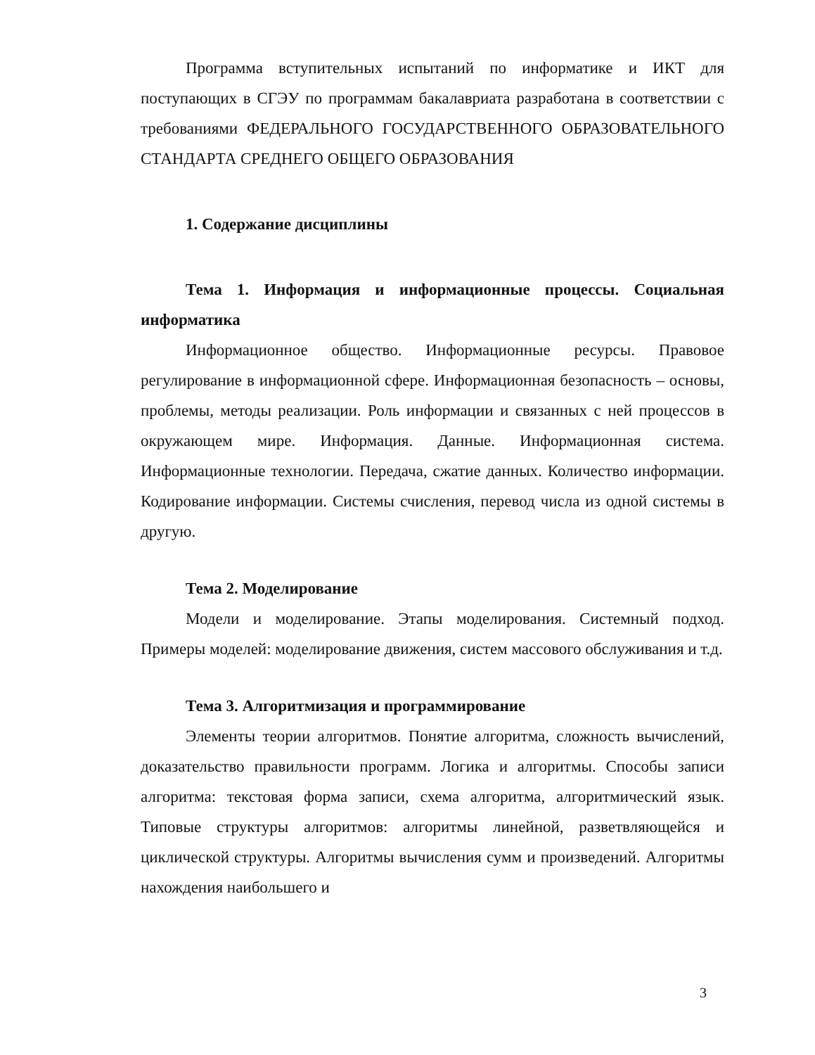Программа вступительных испытаний по информатике и ИКТ для поступающих в СГЭУ по программам бакалавриата разработана в соответствии с требованиями ФЕДЕРАЛЬНОГО ГОСУДАРСТВЕННОГО ОБРАЗОВАТЕЛЬНОГО СТАНДАРТА СРЕДНЕГО ОБЩЕГО ОБРАЗОВАНИЯ
1. Содержание дисциплины
Тема 1. Информация и информационные процессы. Социальная информатика
Информационное общество. Информационные ресурсы. Правовое регулирование в информационной сфере. Информационная безопасность – основы, проблемы, методы реализации. Роль информации и связанных с ней процессов в окружающем мире. Информация. Данные. Информационная система. Информационные технологии. Передача, сжатие данных. Количество информации. Кодирование информации. Системы счисления, перевод числа из одной системы в другую.
Тема 2. Моделирование
Модели и моделирование. Этапы моделирования. Системный подход. Примеры моделей: моделирование движения, систем массового обслуживания и т.д.
Тема 3. Алгоритмизация и программирование
Элементы теории алгоритмов. Понятие алгоритма, сложность вычислений, доказательство правильности программ. Логика и алгоритмы. Способы записи алгоритма: текстовая форма записи, схема алгоритма, алгоритмический язык. Типовые структуры алгоритмов: алгоритмы линейной, разветвляющейся и циклической структуры. Алгоритмы вычисления сумм и произведений. Алгоритмы нахождения наибольшего и
3